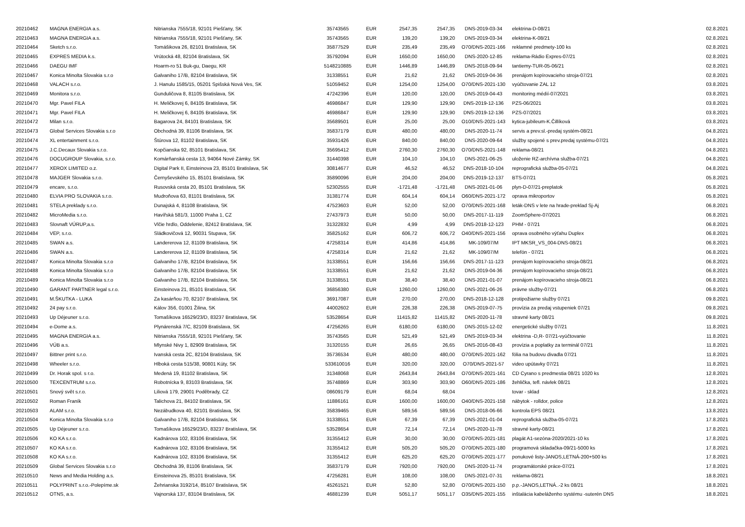| 20210462 | MAGNA ENERGIA a.s. | Nitrianska 7555/18, 92101 Piešťany, SK | 35743565 | EUR | 2547,35 | 2547,35 | DNS-2019-03-34 | elektrina-D-08/21 | 02.8.2021 |
| 20210463 | MAGNA ENERGIA a.s. | Nitrianska 7555/18, 92101 Piešťany, SK | 35743565 | EUR | 139,20 | 139,20 | DNS-2019-03-34 | elektrina-K-08/21 | 02.8.2021 |
| 20210464 | Sketch s.r.o. | Tomášikova 26, 82101 Bratislava, SK | 35877529 | EUR | 235,49 | 235,49 | O70/DNS-2021-166 | reklamné predmety-100 ks | 02.8.2021 |
| 20210465 | EXPRES MEDIA k.s. | Vrútocká 48, 82104 Bratislava, SK | 35792094 | EUR | 1650,00 | 1650,00 | DNS-2020-12-85 | reklama-Rádio Expres-07/21 | 02.8.2021 |
| 20210466 | DAEGU IMF | Hoarm-ro 51 Buk-gu, Daegu, KR | 5148210885 | EUR | 1446,89 | 1446,89 | DNS-2018-09-94 | tantiemy-TUR-05-06/21 | 02.8.2021 |
| 20210467 | Konica Minolta Slovakia s.r.o | Galvaniho 17/B, 82104 Bratislava, SK | 31338551 | EUR | 21,62 | 21,62 | DNS-2019-04-36 | prenájom kopírovacieho stroja-07/21 | 02.8.2021 |
| 20210468 | VALACH s.r.o. | J. Hanulu 1585/15, 05201 Spišská Nová Ves, SK | 51059452 | EUR | 1254,00 | 1254,00 | O70/DNS-2021-130 | vyúčtovanie ZAL 12 | 03.8.2021 |
| 20210469 | Monitora s.r.o. | Gunduličova 8, 81105 Bratislava, SK | 47242396 | EUR | 120,00 | 120,00 | DNS-2019-04-43 | monitoring médií-07/2021 | 03.8.2021 |
| 20210470 | Mgr. Pavel FILA | H. Meličkovej 6, 84105 Bratislava, SK | 46986847 | EUR | 129,90 | 129,90 | DNS-2019-12-136 | PZS-06/2021 | 03.8.2021 |
| 20210471 | Mgr. Pavel FILA | H. Meličkovej 6, 84105 Bratislava, SK | 46986847 | EUR | 129,90 | 129,90 | DNS-2019-12-136 | PZS-07/2021 | 03.8.2021 |
| 20210472 | Milan s.r.o. | Bagarova 24, 84101 Bratislava, SK | 35689501 | EUR | 25,00 | 25,00 | O10/DNS-2021-143 | kytica-jubileum-K.Čillíková | 03.8.2021 |
| 20210473 | Global Services Slovakia s.r.o | Obchodná 39, 81106 Bratislava, SK | 35837179 | EUR | 480,00 | 480,00 | DNS-2020-11-74 | servis a prev.sl.-predaj systém-08/21 | 04.8.2021 |
| 20210474 | XL entertainment s.r.o. | Štúrova 12, 81102 Bratislava, SK | 35931426 | EUR | 840,00 | 840,00 | DNS-2020-09-64 | služby spojené s prev.predaj systému-07/21 | 04.8.2021 |
| 20210475 | J.C.Decaux Slovakia s.r.o. | Kopčianska 92, 85101 Bratislava, SK | 35695412 | EUR | 2760,30 | 2760,30 | O70/DNS-2021-148 | reklama-08/21 | 04.8.2021 |
| 20210476 | DOCUGROUP Slovakia, s.r.o. | Komárňanská cesta 13, 94064 Nové Zámky, SK | 31440398 | EUR | 104,10 | 104,10 | DNS-2021-06-25 | uloženie RZ-archívna služba-07/21 | 04.8.2021 |
| 20210477 | XEROX LIMITED o.z. | Digital Park II, Einsteinova 23, 85101 Bratislava, SK | 30814677 | EUR | 46,52 | 46,52 | DNS-2018-10-104 | reprografická služba-05-07/21 | 04.8.2021 |
| 20210478 | MAJGER Slovakia s.r.o. | Černyševského 15, 85101 Bratislava, SK | 35890096 | EUR | 204,00 | 204,00 | DNS-2019-12-137 | BTS-07/21 | 05.8.2021 |
| 20210479 | encare, s.r.o. | Rusovská cesta 20, 85101 Bratislava, SK | 52302555 | EUR | -1721,48 | -1721,48 | DNS-2021-01-06 | plyn-D-07/21-preplatok | 05.8.2021 |
| 20210480 | ELVIA PRO SLOVAKIA s.r.o. | Mudroňova 63, 81101 Bratislava, SK | 31381774 | EUR | 604,14 | 604,14 | O60/DNS-2021-172 | oprava mikroportov | 05.8.2021 |
| 20210481 | STELA preklady s.r.o. | Dunajská 4, 81108 Bratislava, SK | 47523603 | EUR | 52,00 | 52,00 | O70/DNS-2021-168 | leták-DNS v lete na hrade-preklad Sj-Aj | 06.8.2021 |
| 20210482 | MicroMedia s.r.o. | Havířská 581/3, 11000 Praha 1, CZ | 27437973 | EUR | 50,00 | 50,00 | DNS-2017-11-119 | ZoomSphere-07/2021 | 06.8.2021 |
| 20210483 | Slovnaft VÚRUP,a.s. | Vlčie hrdlo, Oddelenie, 82412 Bratislava, SK | 31322832 | EUR | 4,99 | 4,99 | DNS-2018-12-123 | PHM - 07/21 | 06.8.2021 |
| 20210484 | VEP, s.r.o. | Sládkovičová 12, 90031 Stupava, SK | 35825162 | EUR | 606,72 | 606,72 | O40/DNS-2021-156 | oprava osobného výťahu Duplex | 06.8.2021 |
| 20210485 | SWAN a.s. | Landererova 12, 81109 Bratislava, SK | 47258314 | EUR | 414,86 | 414,86 | MK-109/07/M | IPT MKSR_VS_004-DNS-08/21 | 06.8.2021 |
| 20210486 | SWAN a.s. | Landererova 12, 81109 Bratislava, SK | 47258314 | EUR | 21,62 | 21,62 | MK-109/07/M | telefón - 07/21 | 06.8.2021 |
| 20210487 | Konica Minolta Slovakia s.r.o | Galvaniho 17/B, 82104 Bratislava, SK | 31338551 | EUR | 156,66 | 156,66 | DNS-2017-11-123 | prenájom kopírovacieho stroja-08/21 | 06.8.2021 |
| 20210488 | Konica Minolta Slovakia s.r.o | Galvaniho 17/B, 82104 Bratislava, SK | 31338551 | EUR | 21,62 | 21,62 | DNS-2019-04-36 | prenájom kopírovacieho stroja-08/21 | 06.8.2021 |
| 20210489 | Konica Minolta Slovakia s.r.o | Galvaniho 17/B, 82104 Bratislava, SK | 31338551 | EUR | 38,40 | 38,40 | DNS-2021-01-07 | prenájom kopírovacieho stroja-08/21 | 06.8.2021 |
| 20210490 | GARANT PARTNER legal s.r.o. | Einsteinova 21, 85101 Bratislava, SK | 36856380 | EUR | 1260,00 | 1260,00 | DNS-2021-06-26 | právne služby-07/21 | 06.8.2021 |
| 20210491 | M.ŠKUTKA - LUKA | Za kasárňou 70, 82107 Bratislava, SK | 36917087 | EUR | 270,00 | 270,00 | DNS-2018-12-128 | protipožiarne služby 07/21 | 09.8.2021 |
| 20210492 | 24 pay s.r.o. | Kálov 356, 01001 Žilina, SK | 44002602 | EUR | 226,38 | 226,38 | DNS-2019-07-75 | provízia za predaj vstupeniek 07/21 | 09.8.2021 |
| 20210493 | Up Déjeuner s.r.o. | Tomašíkova 16529/23/D, 83237 Bratislava, SK | 53528654 | EUR | 11415,82 | 11415,82 | DNS-2020-11-78 | stravné karty 08/21 | 09.8.2021 |
| 20210494 | e-Dome a.s. | Plynárenská 7/C, 82109 Bratislava, SK | 47256265 | EUR | 6180,00 | 6180,00 | DNS-2015-12-02 | energetické služby 07/21 | 11.8.2021 |
| 20210495 | MAGNA ENERGIA a.s. | Nitrianska 7555/18, 92101 Piešťany, SK | 35743565 | EUR | 521,49 | 521,49 | DNS-2019-03-34 | elektrina -D,R- 07/21-vyúčtovanie | 11.8.2021 |
| 20210496 | VÚB a.s. | Mlynské Nivy 1, 82909 Bratislava, SK | 31320155 | EUR | 26,65 | 26,65 | DNS-2016-08-43 | provízia a poplatky za terminál 07/21 | 11.8.2021 |
| 20210497 | Bittner print s.r.o. | Ivanská cesta 2C, 82104 Bratislava, SK | 35736534 | EUR | 480,00 | 480,00 | O70/DNS-2021-162 | fólia na budovu divadla 07/21 | 11.8.2021 |
| 20210498 | Wheeler s.r.o. | Hlboká cesta 515/38, 90801 Kúty, SK | 533610016 | EUR | 320,00 | 320,00 | O70/DNS-2021-57 | video upútavky 07/21 | 11.8.2021 |
| 20210499 | Dr. Horak spol. s r.o. | Medená 19, 81102 Bratislava, SK | 31348068 | EUR | 2643,84 | 2643,84 | O70/DNS-2021-161 | CD Cyrano s predmestia 08/21 1020 ks | 12.8.2021 |
| 20210500 | TEXCENTRUM s.r.o. | Robotnícka 9, 83103 Bratislava, SK | 35748869 | EUR | 303,90 | 303,90 | O60/DNS-2021-186 | žehlička, tefl. návlek 08/21 | 12.8.2021 |
| 20210501 | Snový svět s.r.o. | Liliová 179, 29001 Poděbrady, CZ | 08609179 | EUR | 68,04 | 68,04 | | tovar - sklad | 12.8.2021 |
| 20210502 | Roman Franík | Talichova 21, 84102 Bratislava, SK | 11886161 | EUR | 1600,00 | 1600,00 | O40/DNS-2021-158 | nábytok - rolldor, police | 12.8.2021 |
| 20210503 | ALAM s.r.o. | Nezábudkova 40, 82101 Bratislava, SK | 35839465 | EUR | 589,56 | 589,56 | DNS-2018-06-66 | kontrola EPS 08/21 | 13.8.2021 |
| 20210504 | Konica Minolta Slovakia s.r.o | Galvaniho 17/B, 82104 Bratislava, SK | 31338551 | EUR | 67,39 | 67,39 | DNS-2021-01-04 | reprografická služba-05-07/21 | 17.8.2021 |
| 20210505 | Up Déjeuner s.r.o. | Tomašíkova 16529/23/D, 83237 Bratislava, SK | 53528654 | EUR | 72,14 | 72,14 | DNS-2020-11-78 | stravné karty-08/21 | 17.8.2021 |
| 20210506 | KO KA s.r.o. | Kadnárova 102, 83106 Bratislava, SK | 31355412 | EUR | 30,00 | 30,00 | O70/DNS-2021-181 | plagát A1-sezóna-2020/2021-10 ks | 17.8.2021 |
| 20210507 | KO KA s.r.o. | Kadnárova 102, 83106 Bratislava, SK | 31355412 | EUR | 505,20 | 505,20 | O70/DNS-2021-180 | programová skladačka-09/21-5000 ks | 17.8.2021 |
| 20210508 | KO KA s.r.o. | Kadnárova 102, 83106 Bratislava, SK | 31355412 | EUR | 625,20 | 625,20 | O70/DNS-2021-177 | ponukové listy-JANOS,LETNÁ-200+500 ks | 17.8.2021 |
| 20210509 | Global Services Slovakia s.r.o | Obchodná 39, 81106 Bratislava, SK | 35837179 | EUR | 7920,00 | 7920,00 | DNS-2020-11-74 | programátorské práce-07/21 | 17.8.2021 |
| 20210510 | News and Media Holding a.s. | Einsteinova 25, 85101 Bratislava, SK | 47256281 | EUR | 108,00 | 108,00 | DNS-2021-07-31 | reklama-08/21 | 18.8.2021 |
| 20210511 | POLYPRINT s.r.o.-Polepíme.sk | Žehrianska 3192/14, 85107 Bratislava, SK | 45261521 | EUR | 52,80 | 52,80 | O70/DNS-2021-150 | p.p.-JANOS,LETNÁ..-2 ks 08/21 | 18.8.2021 |
| 20210512 | OTNS, a.s. | Vajnorská 137, 83104 Bratislava, SK | 46881239 | EUR | 5051,17 | 5051,17 | O35/DNS-2021-155 | inštalácia kabeláženho systému -suterén DNS | 18.8.2021 |